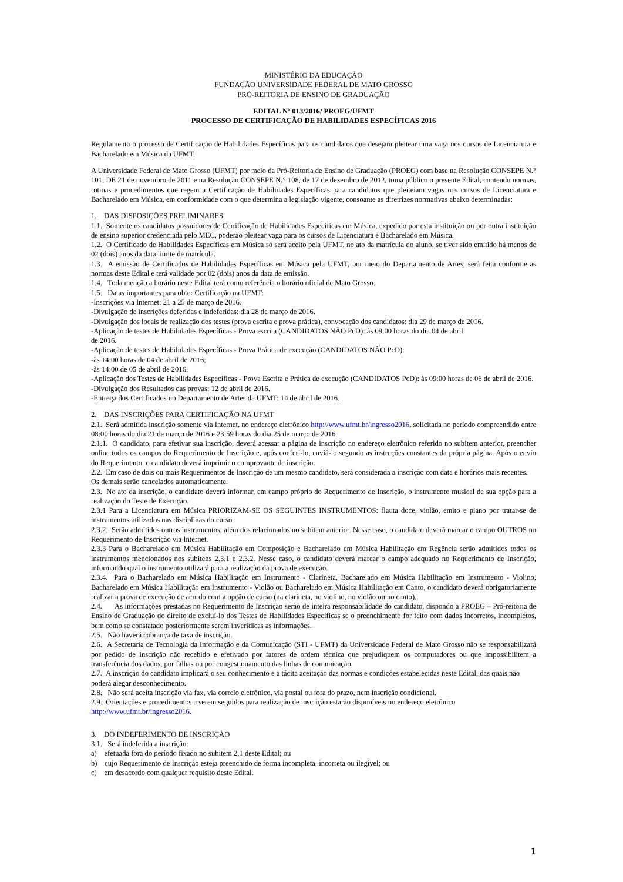MINISTÉRIO DA EDUCAÇÃO
FUNDAÇÃO UNIVERSIDADE FEDERAL DE MATO GROSSO
PRÓ-REITORIA DE ENSINO DE GRADUAÇÃO
EDITAL Nº 013/2016/ PROEG/UFMT
PROCESSO DE CERTIFICAÇÃO DE HABILIDADES ESPECÍFICAS 2016
Regulamenta o processo de Certificação de Habilidades Específicas para os candidatos que desejam pleitear uma vaga nos cursos de Licenciatura e Bacharelado em Música da UFMT.
A Universidade Federal de Mato Grosso (UFMT) por meio da Pró-Reitoria de Ensino de Graduação (PROEG) com base na Resolução CONSEPE N.° 101, DE 21 de novembro de 2011 e na Resolução CONSEPE N.° 108, de 17 de dezembro de 2012, toma público o presente Edital, contendo normas, rotinas e procedimentos que regem a Certificação de Habilidades Específicas para candidatos que pleiteiam vagas nos cursos de Licenciatura e Bacharelado em Música, em conformidade com o que determina a legislação vigente, consoante as diretrizes normativas abaixo determinadas:
1. DAS DISPOSIÇÕES PRELIMINARES
1.1. Somente os candidatos possuidores de Certificação de Habilidades Específicas em Música, expedido por esta instituição ou por outra instituição de ensino superior credenciada pelo MEC, poderão pleitear vaga para os cursos de Licenciatura e Bacharelado em Música.
1.2. O Certificado de Habilidades Específicas em Música só será aceito pela UFMT, no ato da matrícula do aluno, se tiver sido emitido há menos de 02 (dois) anos da data limite de matrícula.
1.3. A emissão de Certificados de Habilidades Específicas em Música pela UFMT, por meio do Departamento de Artes, será feita conforme as normas deste Edital e terá validade por 02 (dois) anos da data de emissão.
1.4. Toda menção a horário neste Edital terá como referência o horário oficial de Mato Grosso.
1.5. Datas importantes para obter Certificação na UFMT:
-Inscrições via Internet: 21 a 25 de março de 2016.
-Divulgação de inscrições deferidas e indeferidas: dia 28 de março de 2016.
-Divulgação dos locais de realização dos testes (prova escrita e prova prática), convocação dos candidatos: dia 29 de março de 2016.
-Aplicação de testes de Habilidades Específicas - Prova escrita (CANDIDATOS NÃO PcD): às 09:00 horas do dia 04 de abril
de 2016.
-Aplicação de testes de Habilidades Específicas - Prova Prática de execução (CANDIDATOS NÃO PcD):
-às 14:00 horas de 04 de abril de 2016;
-às 14:00 de 05 de abril de 2016.
-Aplicação dos Testes de Habilidades Específicas - Prova Escrita e Prática de execução (CANDIDATOS PcD): às 09:00 horas de 06 de abril de 2016.
-Divulgação dos Resultados das provas: 12 de abril de 2016.
-Entrega dos Certificados no Departamento de Artes da UFMT: 14 de abril de 2016.
2. DAS INSCRIÇÕES PARA CERTIFICAÇÃO NA UFMT
2.1. Será admitida inscrição somente via Internet, no endereço eletrônico http://www.ufmt.br/ingresso2016, solicitada no período compreendido entre 08:00 horas do dia 21 de março de 2016 e 23:59 horas do dia 25 de março de 2016.
2.1.1. O candidato, para efetivar sua inscrição, deverá acessar a página de inscrição no endereço eletrônico referido no subitem anterior, preencher online todos os campos do Requerimento de Inscrição e, após conferi-lo, enviá-lo segundo as instruções constantes da própria página. Após o envio do Requerimento, o candidato deverá imprimir o comprovante de inscrição.
2.2. Em caso de dois ou mais Requerimentos de Inscrição de um mesmo candidato, será considerada a inscrição com data e horários mais recentes. Os demais serão cancelados automaticamente.
2.3. No ato da inscrição, o candidato deverá informar, em campo próprio do Requerimento de Inscrição, o instrumento musical de sua opção para a realização do Teste de Execução.
2.3.1 Para a Licenciatura em Música PRIORIZAM-SE OS SEGUINTES INSTRUMENTOS: flauta doce, violão, emito e piano por tratar-se de instrumentos utilizados nas disciplinas do curso.
2.3.2. Serão admitidos outros instrumentos, além dos relacionados no subitem anterior. Nesse caso, o candidato deverá marcar o campo OUTROS no Requerimento de Inscrição via Internet.
2.3.3 Para o Bacharelado em Música Habilitação em Composição e Bacharelado em Música Habilitação em Regência serão admitidos todos os instrumentos mencionados nos subitens 2.3.1 e 2.3.2. Nesse caso, o candidato deverá marcar o campo adequado no Requerimento de Inscrição, informando qual o instrumento utilizará para a realização da prova de execução.
2.3.4. Para o Bacharelado em Música Habilitação em Instrumento - Clarineta, Bacharelado em Música Habilitação em Instrumento - Violino, Bacharelado em Música Habilitação em Instrumento - Violão ou Bacharelado em Música Habilitação em Canto, o candidato deverá obrigatoriamente realizar a prova de execução de acordo com a opção de curso (na clarineta, no violino, no violão ou no canto).
2.4. As informações prestadas no Requerimento de Inscrição serão de inteira responsabilidade do candidato, dispondo a PROEG – Pró-reitoria de Ensino de Graduação do direito de excluí-lo dos Testes de Habilidades Específicas se o preenchimento for feito com dados incorretos, incompletos, bem como se constatado posteriormente serem inverídicas as informações.
2.5. Não haverá cobrança de taxa de inscrição.
2.6. A Secretaria de Tecnologia da Informação e da Comunicação (STI - UFMT) da Universidade Federal de Mato Grosso não se responsabilizará por pedido de inscrição não recebido e efetivado por fatores de ordem técnica que prejudiquem os computadores ou que impossibilitem a transferência dos dados, por falhas ou por congestionamento das linhas de comunicação.
2.7. A inscrição do candidato implicará o seu conhecimento e a tácita aceitação das normas e condições estabelecidas neste Edital, das quais não poderá alegar desconhecimento.
2.8. Não será aceita inscrição via fax, via correio eletrônico, via postal ou fora do prazo, nem inscrição condicional.
2.9. Orientações e procedimentos a serem seguidos para realização de inscrição estarão disponíveis no endereço eletrônico http://www.ufmt.br/ingresso2016.
3. DO INDEFERIMENTO DE INSCRIÇÃO
3.1. Será indeferida a inscrição:
a) efetuada fora do período fixado no subitem 2.1 deste Edital; ou
b) cujo Requerimento de Inscrição esteja preenchido de forma incompleta, incorreta ou ilegível; ou
c) em desacordo com qualquer requisito deste Edital.
1